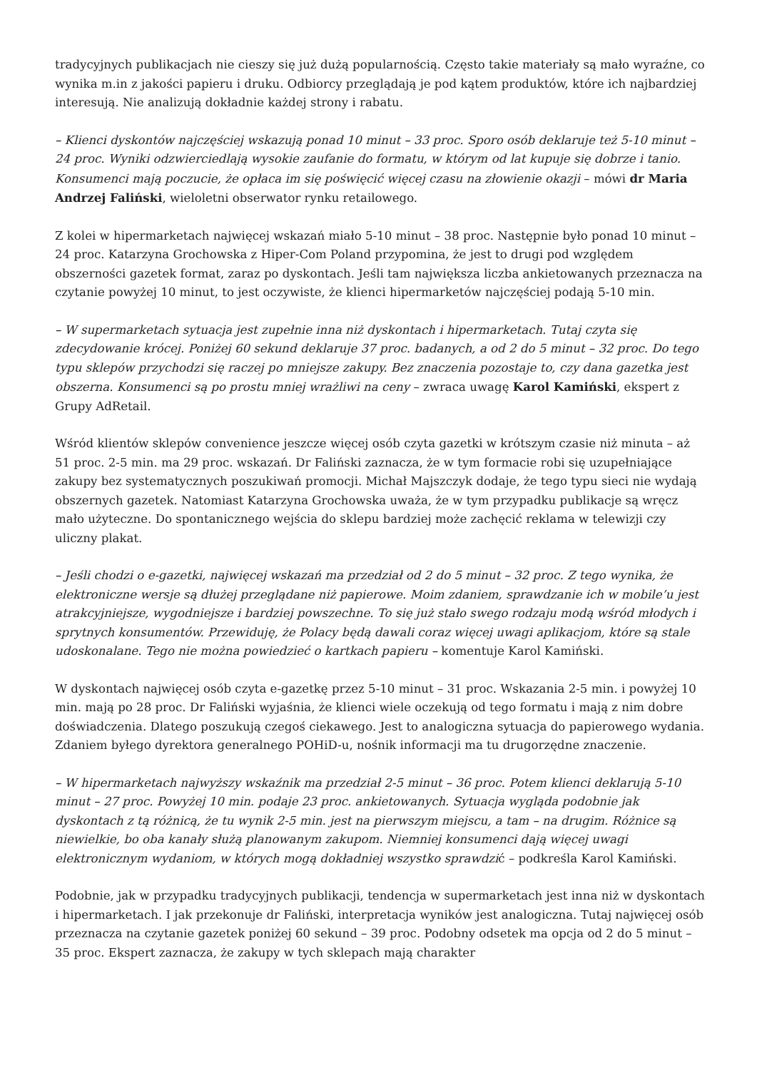tradycyjnych publikacjach nie cieszy się już dużą popularnością. Często takie materiały są mało wyraźne, co wynika m.in z jakości papieru i druku. Odbiorcy przeglądają je pod kątem produktów, które ich najbardziej interesują. Nie analizują dokładnie każdej strony i rabatu.
– Klienci dyskontów najczęściej wskazują ponad 10 minut – 33 proc. Sporo osób deklaruje też 5-10 minut – 24 proc. Wyniki odzwierciedlają wysokie zaufanie do formatu, w którym od lat kupuje się dobrze i tanio. Konsumenci mają poczucie, że opłaca im się poświęcić więcej czasu na złowienie okazji – mówi dr Maria Andrzej Faliński, wieloletni obserwator rynku retailowego.
Z kolei w hipermarketach najwięcej wskazań miało 5-10 minut – 38 proc. Następnie było ponad 10 minut – 24 proc. Katarzyna Grochowska z Hiper-Com Poland przypomina, że jest to drugi pod względem obszerności gazetek format, zaraz po dyskontach. Jeśli tam największa liczba ankietowanych przeznacza na czytanie powyżej 10 minut, to jest oczywiste, że klienci hipermarketów najczęściej podają 5-10 min.
– W supermarketach sytuacja jest zupełnie inna niż dyskontach i hipermarketach. Tutaj czyta się zdecydowanie krócej. Poniżej 60 sekund deklaruje 37 proc. badanych, a od 2 do 5 minut – 32 proc. Do tego typu sklepów przychodzi się raczej po mniejsze zakupy. Bez znaczenia pozostaje to, czy dana gazetka jest obszerna. Konsumenci są po prostu mniej wrażliwi na ceny – zwraca uwagę Karol Kamiński, ekspert z Grupy AdRetail.
Wśród klientów sklepów convenience jeszcze więcej osób czyta gazetki w krótszym czasie niż minuta – aż 51 proc. 2-5 min. ma 29 proc. wskazań. Dr Faliński zaznacza, że w tym formacie robi się uzupełniające zakupy bez systematycznych poszukiwań promocji. Michał Majszczyk dodaje, że tego typu sieci nie wydają obszernych gazetek. Natomiast Katarzyna Grochowska uważa, że w tym przypadku publikacje są wręcz mało użyteczne. Do spontanicznego wejścia do sklepu bardziej może zachęcić reklama w telewizji czy uliczny plakat.
– Jeśli chodzi o e-gazetki, najwięcej wskazań ma przedział od 2 do 5 minut – 32 proc. Z tego wynika, że elektroniczne wersje są dłużej przeglądane niż papierowe. Moim zdaniem, sprawdzanie ich w mobile’u jest atrakcyjniejsze, wygodniejsze i bardziej powszechne. To się już stało swego rodzaju modą wśród młodych i sprytnych konsumentów. Przewiduję, że Polacy będą dawali coraz więcej uwagi aplikacjom, które są stale udoskonalane. Tego nie można powiedzieć o kartkach papieru – komentuje Karol Kamiński.
W dyskontach najwięcej osób czyta e-gazetkę przez 5-10 minut – 31 proc. Wskazania 2-5 min. i powyżej 10 min. mają po 28 proc. Dr Faliński wyjaśnia, że klienci wiele oczekują od tego formatu i mają z nim dobre doświadczenia. Dlatego poszukują czegoś ciekawego. Jest to analogiczna sytuacja do papierowego wydania. Zdaniem byłego dyrektora generalnego POHiD-u, nośnik informacji ma tu drugorzędne znaczenie.
– W hipermarketach najwyższy wskaźnik ma przedział 2-5 minut – 36 proc. Potem klienci deklarują 5-10 minut – 27 proc. Powyżej 10 min. podaje 23 proc. ankietowanych. Sytuacja wygląda podobnie jak dyskontach z tą różnicą, że tu wynik 2-5 min. jest na pierwszym miejscu, a tam – na drugim. Różnice są niewielkie, bo oba kanały służą planowanym zakupom. Niemniej konsumenci dają więcej uwagi elektronicznym wydaniom, w których mogą dokładniej wszystko sprawdzić – podkreśla Karol Kamiński.
Podobnie, jak w przypadku tradycyjnych publikacji, tendencja w supermarketach jest inna niż w dyskontach i hipermarketach. I jak przekonuje dr Faliński, interpretacja wyników jest analogiczna. Tutaj najwięcej osób przeznacza na czytanie gazetek poniżej 60 sekund – 39 proc. Podobny odsetek ma opcja od 2 do 5 minut – 35 proc. Ekspert zaznacza, że zakupy w tych sklepach mają charakter